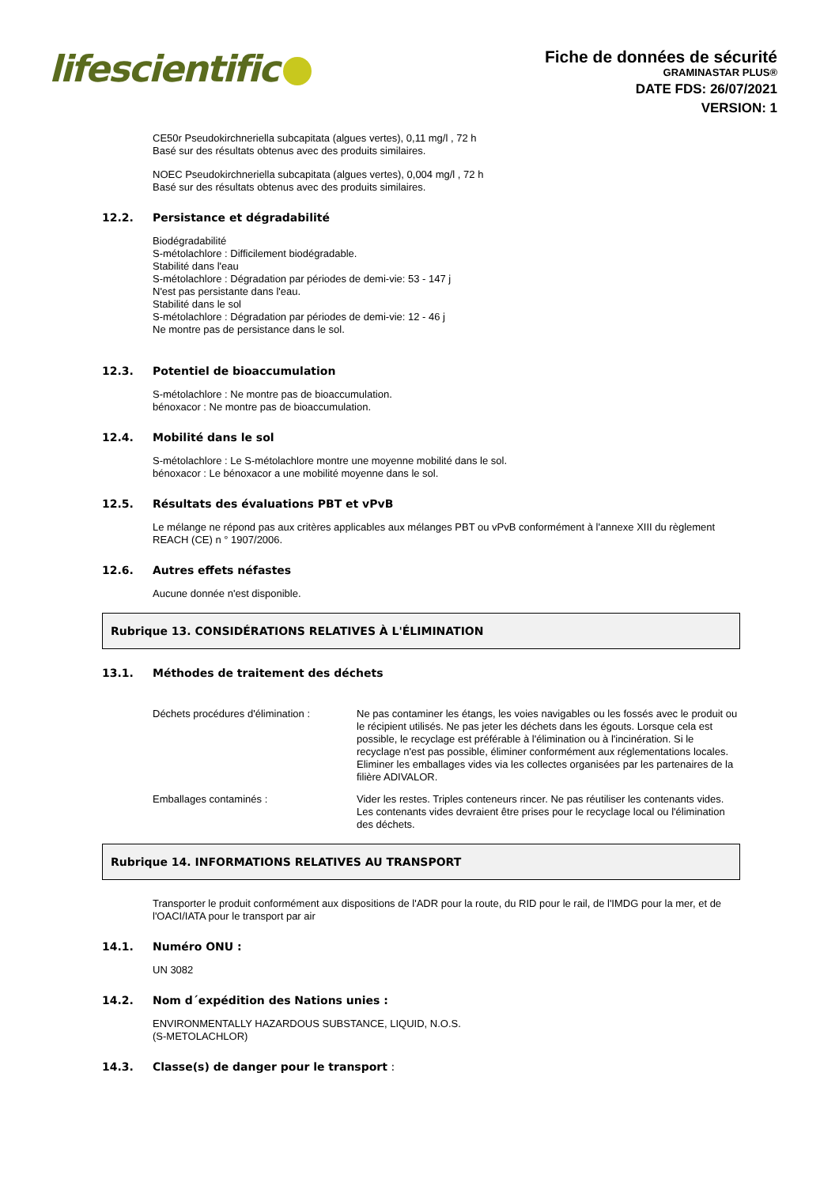lifescientific
Fiche de données de sécurité
GRAMINASTAR PLUS®
DATE FDS: 26/07/2021
VERSION: 1
CE50r Pseudokirchneriella subcapitata (algues vertes), 0,11 mg/l , 72 h
Basé sur des résultats obtenus avec des produits similaires.
NOEC Pseudokirchneriella subcapitata (algues vertes), 0,004 mg/l , 72 h
Basé sur des résultats obtenus avec des produits similaires.
12.2. Persistance et dégradabilité
Biodégradabilité
S-métolachlore : Difficilement biodégradable.
Stabilité dans l'eau
S-métolachlore : Dégradation par périodes de demi-vie: 53 - 147 j
N'est pas persistante dans l'eau.
Stabilité dans le sol
S-métolachlore : Dégradation par périodes de demi-vie: 12 - 46 j
Ne montre pas de persistance dans le sol.
12.3. Potentiel de bioaccumulation
S-métolachlore : Ne montre pas de bioaccumulation.
bénoxacor : Ne montre pas de bioaccumulation.
12.4. Mobilité dans le sol
S-métolachlore : Le S-métolachlore montre une moyenne mobilité dans le sol.
bénoxacor : Le bénoxacor a une mobilité moyenne dans le sol.
12.5. Résultats des évaluations PBT et vPvB
Le mélange ne répond pas aux critères applicables aux mélanges PBT ou vPvB conformément à l'annexe XIII du règlement REACH (CE) n ° 1907/2006.
12.6. Autres effets néfastes
Aucune donnée n'est disponible.
Rubrique 13. CONSIDÉRATIONS RELATIVES À L'ÉLIMINATION
13.1. Méthodes de traitement des déchets
Déchets procédures d'élimination :
Ne pas contaminer les étangs, les voies navigables ou les fossés avec le produit ou le récipient utilisés. Ne pas jeter les déchets dans les égouts. Lorsque cela est possible, le recyclage est préférable à l'élimination ou à l'incinération. Si le recyclage n'est pas possible, éliminer conformément aux réglementations locales. Eliminer les emballages vides via les collectes organisées par les partenaires de la filière ADIVALOR.
Emballages contaminés : Vider les restes. Triples conteneurs rincer. Ne pas réutiliser les contenants vides. Les contenants vides devraient être prises pour le recyclage local ou l'élimination des déchets.
Rubrique 14. INFORMATIONS RELATIVES AU TRANSPORT
Transporter le produit conformément aux dispositions de l'ADR pour la route, du RID pour le rail, de l'IMDG pour la mer, et de l'OACI/IATA pour le transport par air
14.1. Numéro ONU :
UN 3082
14.2. Nom d´expédition des Nations unies :
ENVIRONMENTALLY HAZARDOUS SUBSTANCE, LIQUID, N.O.S.
(S-METOLACHLOR)
14.3. Classe(s) de danger pour le transport :